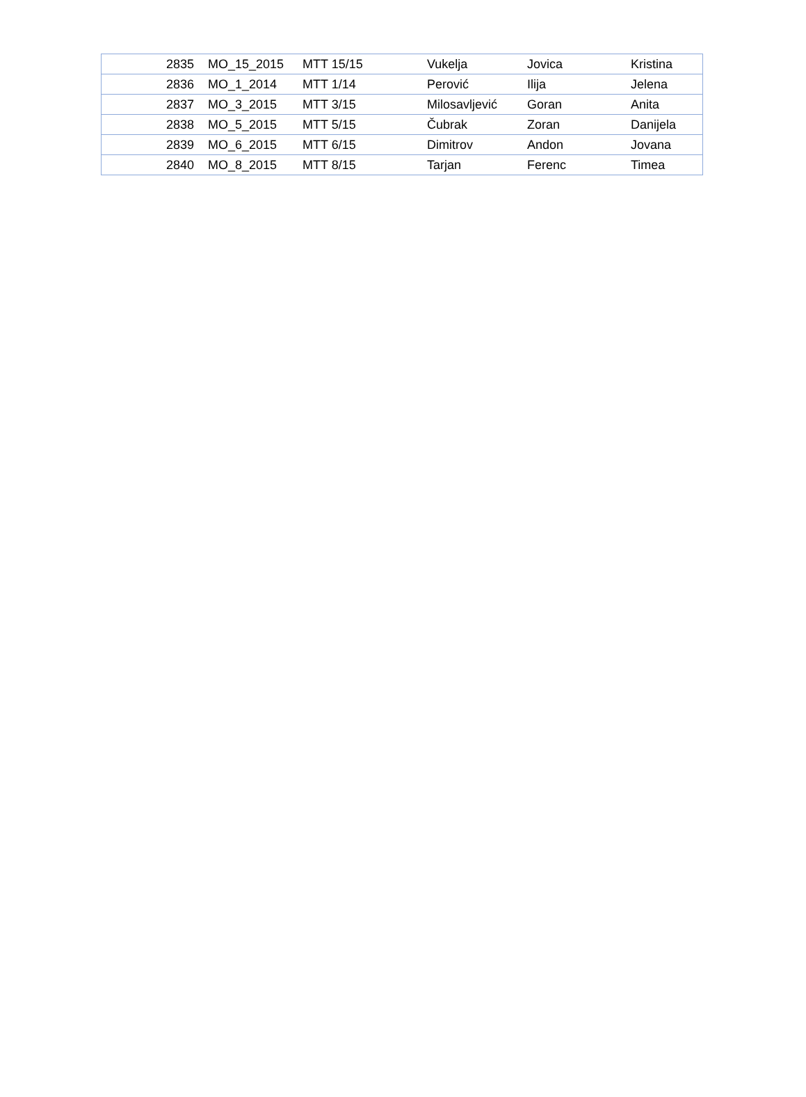| 2835 | MO_15_2015 | MTT 15/15 | Vukelja | Jovica | Kristina |
| 2836 | MO_1_2014 | MTT 1/14 | Perović | Ilija | Jelena |
| 2837 | MO_3_2015 | MTT 3/15 | Milosavljević | Goran | Anita |
| 2838 | MO_5_2015 | MTT 5/15 | Čubrak | Zoran | Danijela |
| 2839 | MO_6_2015 | MTT 6/15 | Dimitrov | Andon | Jovana |
| 2840 | MO_8_2015 | MTT 8/15 | Tarjan | Ferenc | Timea |